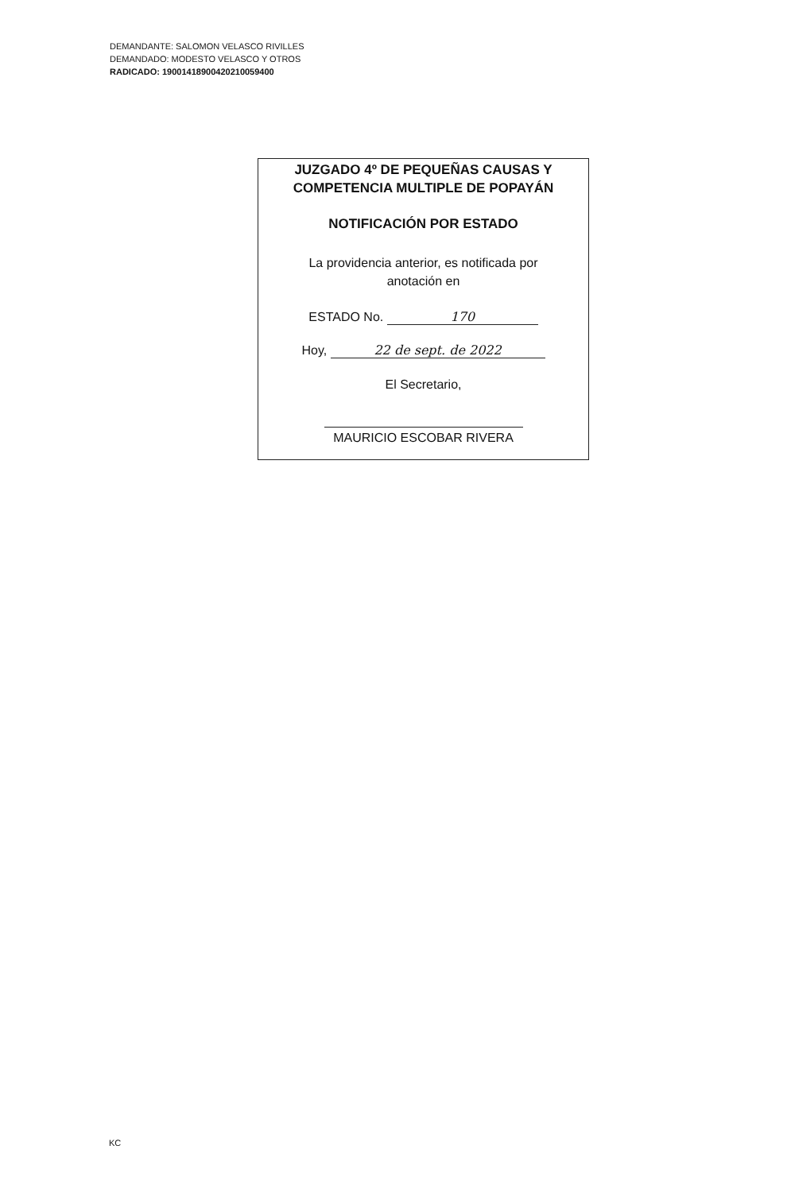DEMANDANTE: SALOMON VELASCO RIVILLES
DEMANDADO: MODESTO VELASCO Y OTROS
RADICADO: 19001418900420210059400
JUZGADO 4º DE PEQUEÑAS CAUSAS Y
COMPETENCIA MULTIPLE DE POPAYÁN
NOTIFICACIÓN POR ESTADO
La providencia anterior, es notificada por
anotación en
ESTADO No. 170
Hoy, 22 de sept. de 2022
El Secretario,
MAURICIO ESCOBAR RIVERA
KC